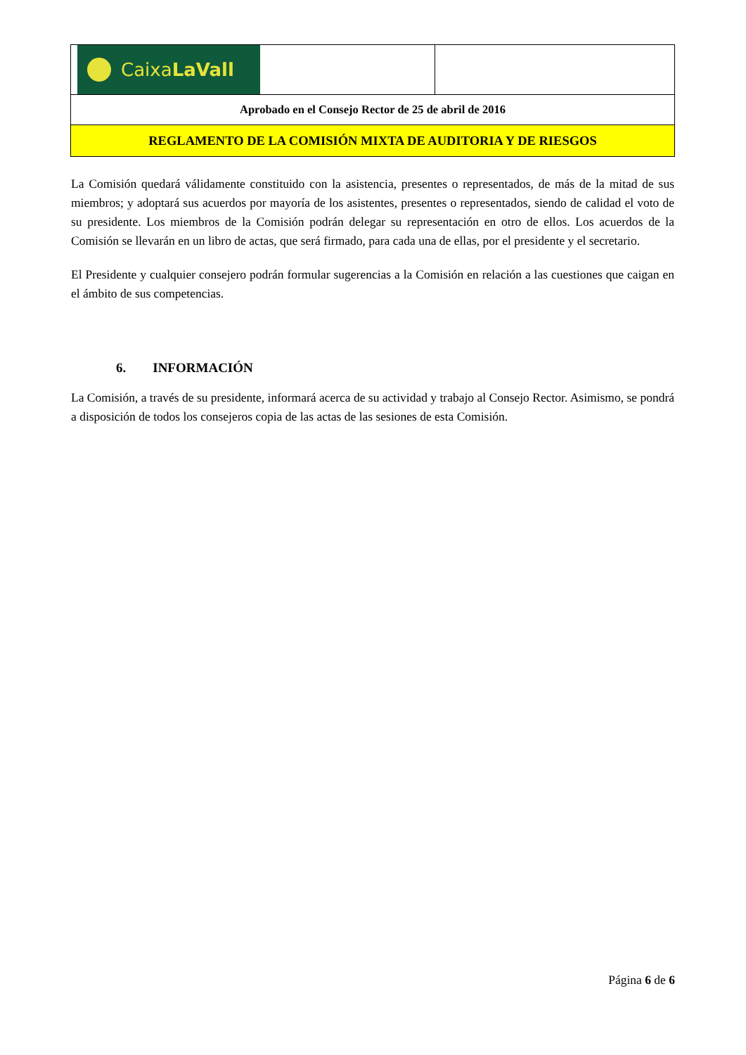| Caixa LaVall | |
| Aprobado en el Consejo Rector de 25 de abril de 2016 | |
| REGLAMENTO DE LA COMISIÓN MIXTA DE AUDITORIA Y DE RIESGOS | |
La Comisión quedará válidamente constituido con la asistencia, presentes o representados, de más de la mitad de sus miembros; y adoptará sus acuerdos por mayoría de los asistentes, presentes o representados, siendo de calidad el voto de su presidente. Los miembros de la Comisión podrán delegar su representación en otro de ellos. Los acuerdos de la Comisión se llevarán en un libro de actas, que será firmado, para cada una de ellas, por el presidente y el secretario.
El Presidente y cualquier consejero podrán formular sugerencias a la Comisión en relación a las cuestiones que caigan en el ámbito de sus competencias.
6. INFORMACIÓN
La Comisión, a través de su presidente, informará acerca de su actividad y trabajo al Consejo Rector. Asimismo, se pondrá a disposición de todos los consejeros copia de las actas de las sesiones de esta Comisión.
Página 6 de 6